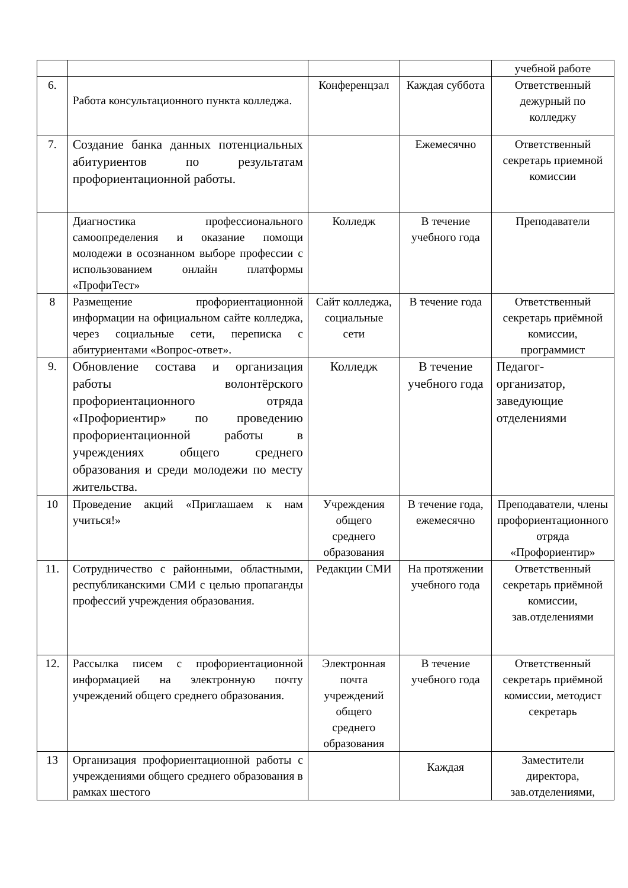| | | | | учебной работе |
| 6. | Работа консультационного пункта колледжа. | Конференцзал | Каждая суббота | Ответственный дежурный по колледжу |
| 7. | Создание банка данных потенциальных абитуриентов по результатам профориентационной работы. | | Ежемесячно | Ответственный секретарь приемной комиссии |
| | Диагностика профессионального самоопределения и оказание помощи молодежи в осознанном выборе профессии с использованием онлайн платформы «ПрофиТест» | Колледж | В течение учебного года | Преподаватели |
| 8 | Размещение профориентационной информации на официальном сайте колледжа, через социальные сети, переписка с абитуриентами «Вопрос-ответ». | Сайт колледжа, социальные сети | В течение года | Ответственный секретарь приёмной комиссии, программист |
| 9. | Обновление состава и организация работы волонтёрского профориентационного отряда «Профориентир» по проведению профориентационной работы в учреждениях общего среднего образования и среди молодежи по месту жительства. | Колледж | В течение учебного года | Педагог-организатор, заведующие отделениями |
| 10 | Проведение акций «Приглашаем к нам учиться!» | Учреждения общего среднего образования | В течение года, ежемесячно | Преподаватели, члены профориентационного отряда «Профориентир» |
| 11. | Сотрудничество с районными, областными, республиканскими СМИ с целью пропаганды профессий учреждения образования. | Редакции СМИ | На протяжении учебного года | Ответственный секретарь приёмной комиссии, зав.отделениями |
| 12. | Рассылка писем с профориентационной информацией на электронную почту учреждений общего среднего образования. | Электронная почта учреждений общего среднего образования | В течение учебного года | Ответственный секретарь приёмной комиссии, методист секретарь |
| 13 | Организация профориентационной работы с учреждениями общего среднего образования в рамках шестого | | Каждая | Заместители директора, зав.отделениями, |